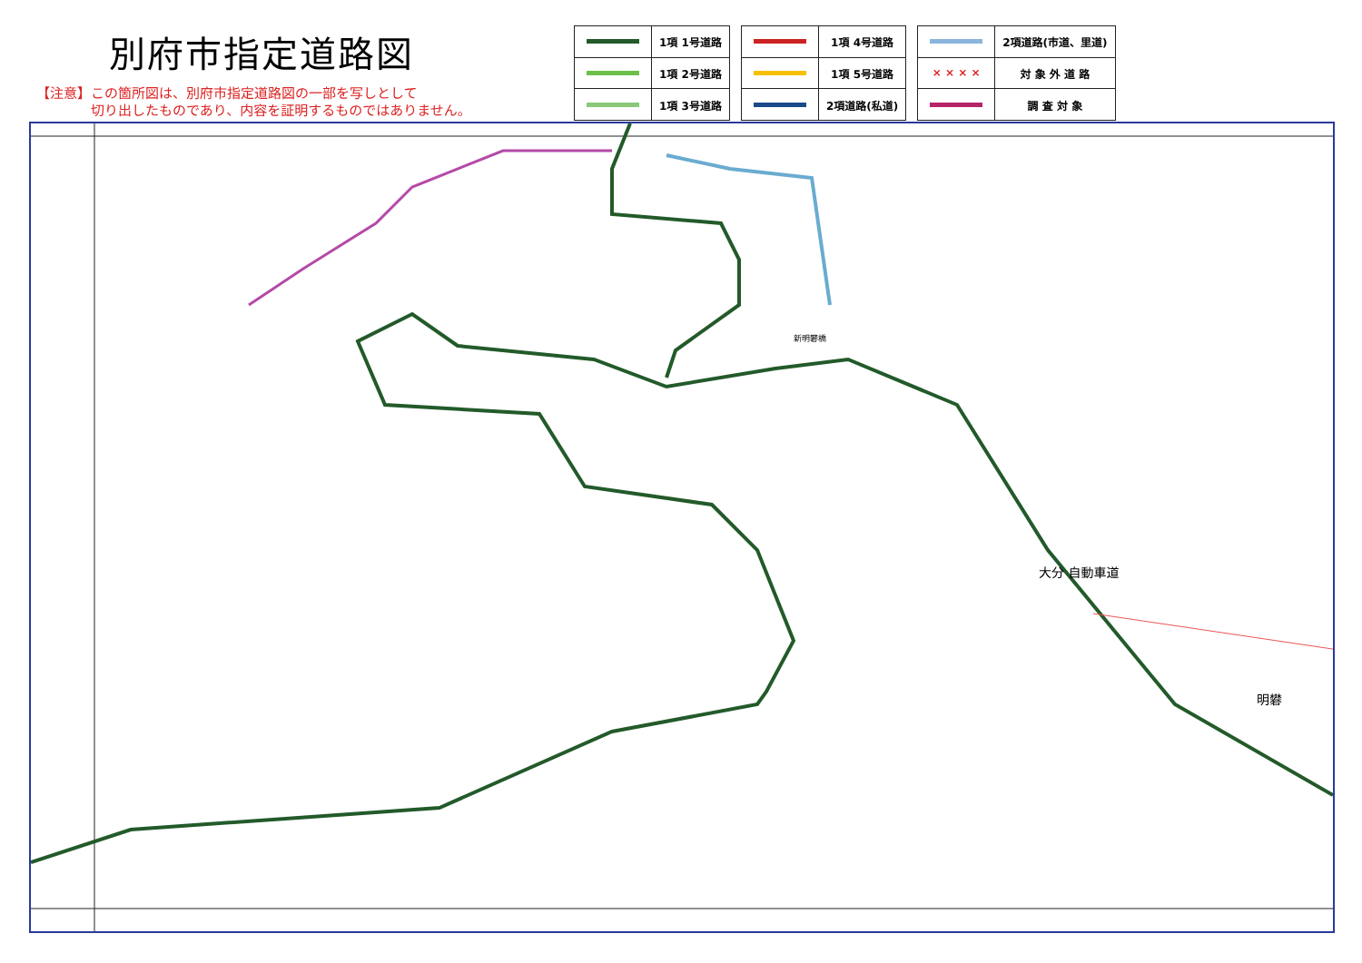別府市指定道路図
【注意】この箇所図は、別府市指定道路図の一部を写しとして
　　　　切り出したものであり、内容を証明するものではありません。
| | 1項 1号道路 |
| | 1項 2号道路 |
| | 1項 3号道路 |
| | 1項 4号道路 |
| | 1項 5号道路 |
| | 2項道路(私道) |
| | 2項道路(市道、里道) |
| × × × × | 対 象 外 道 路 |
| | 調 査 対 象 |
大分 自動車道
明礬
新明礬橋